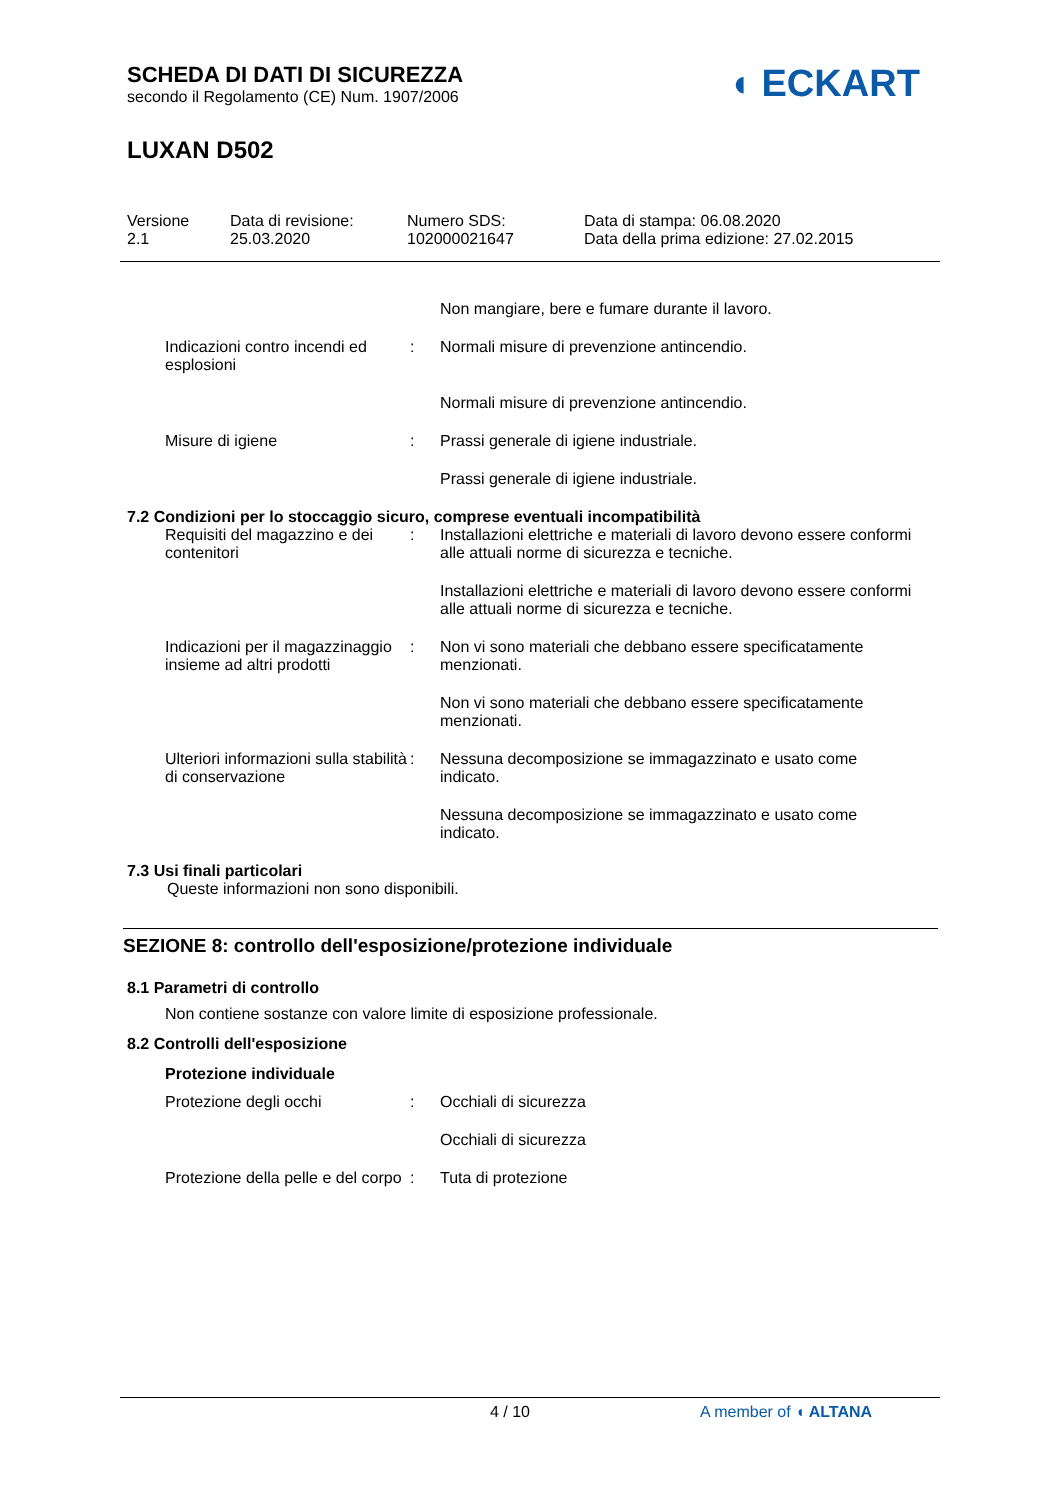SCHEDA DI DATI DI SICUREZZA
secondo il Regolamento (CE) Num. 1907/2006
LUXAN D502
◖ ECKART
Versione
2.1
Data di revisione:
25.03.2020
Numero SDS:
102000021647
Data di stampa: 06.08.2020
Data della prima edizione: 27.02.2015
Non mangiare, bere e fumare durante il lavoro.
Indicazioni contro incendi ed esplosioni
: Normali misure di prevenzione antincendio.
Normali misure di prevenzione antincendio.
Misure di igiene : Prassi generale di igiene industriale.
Prassi generale di igiene industriale.
7.2 Condizioni per lo stoccaggio sicuro, comprese eventuali incompatibilità
Requisiti del magazzino e dei contenitori
: Installazioni elettriche e materiali di lavoro devono essere conformi alle attuali norme di sicurezza e tecniche.
Installazioni elettriche e materiali di lavoro devono essere conformi alle attuali norme di sicurezza e tecniche.
Indicazioni per il magazzinaggio insieme ad altri prodotti
: Non vi sono materiali che debbano essere specificatamente menzionati.
Non vi sono materiali che debbano essere specificatamente menzionati.
Ulteriori informazioni sulla stabilità di conservazione
: Nessuna decomposizione se immagazzinato e usato come indicato.
Nessuna decomposizione se immagazzinato e usato come indicato.
7.3 Usi finali particolari
Queste informazioni non sono disponibili.
SEZIONE 8: controllo dell'esposizione/protezione individuale
8.1 Parametri di controllo
Non contiene sostanze con valore limite di esposizione professionale.
8.2 Controlli dell'esposizione
Protezione individuale
Protezione degli occhi : Occhiali di sicurezza
Occhiali di sicurezza
Protezione della pelle e del corpo
: Tuta di protezione
4 / 10 A member of ◖ ALTANA